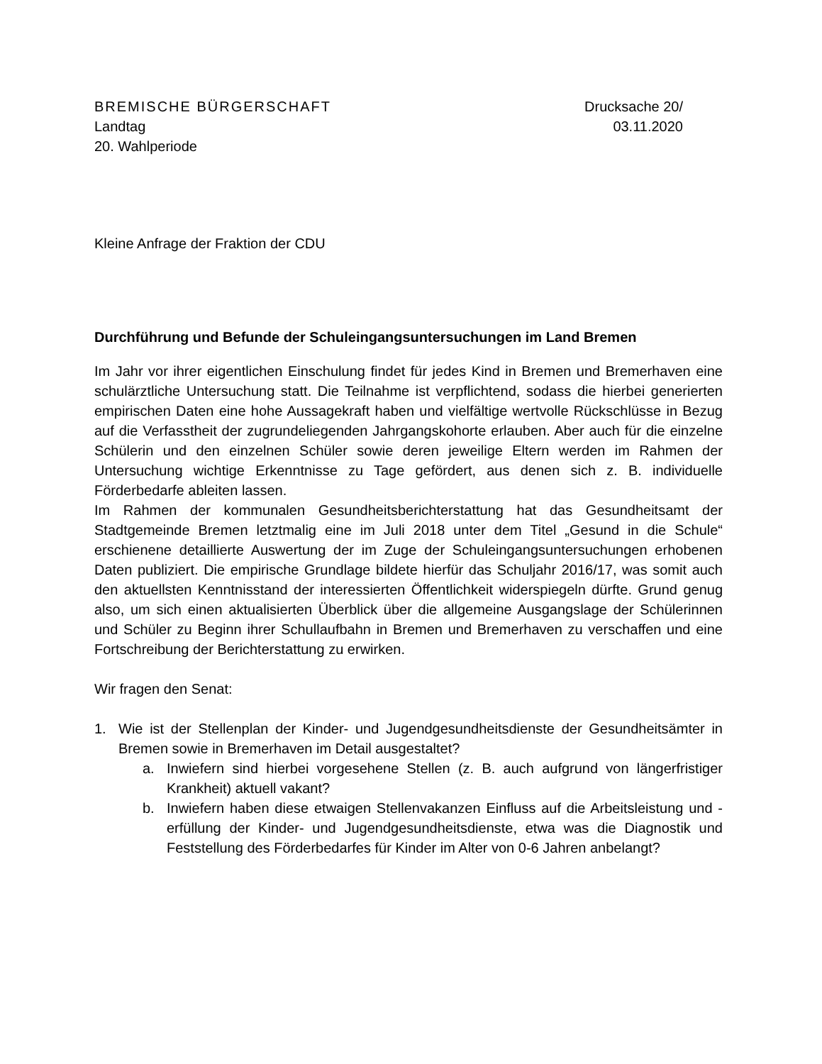BREMISCHE BÜRGERSCHAFT
Landtag
20. Wahlperiode
Drucksache 20/
03.11.2020
Kleine Anfrage der Fraktion der CDU
Durchführung und Befunde der Schuleingangsuntersuchungen im Land Bremen
Im Jahr vor ihrer eigentlichen Einschulung findet für jedes Kind in Bremen und Bremerhaven eine schulärztliche Untersuchung statt. Die Teilnahme ist verpflichtend, sodass die hierbei generierten empirischen Daten eine hohe Aussagekraft haben und vielfältige wertvolle Rückschlüsse in Bezug auf die Verfasstheit der zugrundeliegenden Jahrgangskohorte erlauben. Aber auch für die einzelne Schülerin und den einzelnen Schüler sowie deren jeweilige Eltern werden im Rahmen der Untersuchung wichtige Erkenntnisse zu Tage gefördert, aus denen sich z. B. individuelle Förderbedarfe ableiten lassen.
Im Rahmen der kommunalen Gesundheitsberichterstattung hat das Gesundheitsamt der Stadtgemeinde Bremen letztmalig eine im Juli 2018 unter dem Titel „Gesund in die Schule“ erschienene detaillierte Auswertung der im Zuge der Schuleingangsuntersuchungen erhobenen Daten publiziert. Die empirische Grundlage bildete hierfür das Schuljahr 2016/17, was somit auch den aktuellsten Kenntnisstand der interessierten Öffentlichkeit widerspiegeln dürfte. Grund genug also, um sich einen aktualisierten Überblick über die allgemeine Ausgangslage der Schülerinnen und Schüler zu Beginn ihrer Schullaufbahn in Bremen und Bremerhaven zu verschaffen und eine Fortschreibung der Berichterstattung zu erwirken.
Wir fragen den Senat:
1. Wie ist der Stellenplan der Kinder- und Jugendgesundheitsdienste der Gesundheitsämter in Bremen sowie in Bremerhaven im Detail ausgestaltet?
a. Inwiefern sind hierbei vorgesehene Stellen (z. B. auch aufgrund von längerfristiger Krankheit) aktuell vakant?
b. Inwiefern haben diese etwaigen Stellenvakanzen Einfluss auf die Arbeitsleistung und -erfüllung der Kinder- und Jugendgesundheitsdienste, etwa was die Diagnostik und Feststellung des Förderbedarfes für Kinder im Alter von 0-6 Jahren anbelangt?